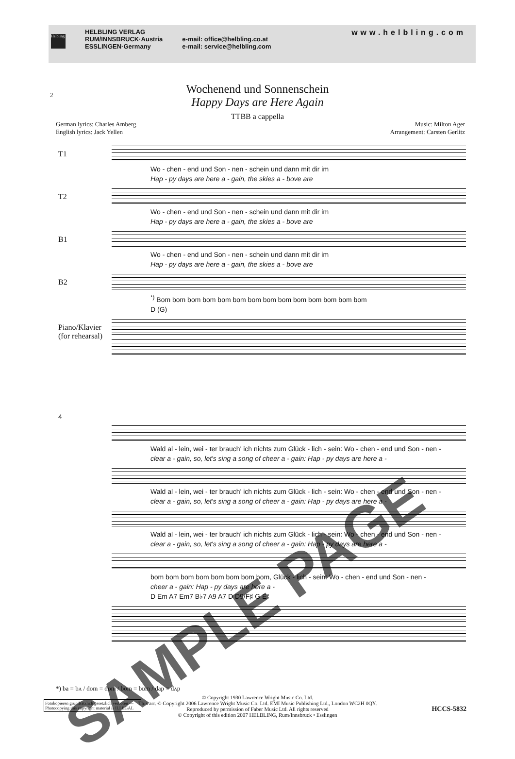Helbling
HELBLING VERLAG
RUM/INNSBRUCK·Austria
ESSLINGEN·Germany
e-mail: office@helbling.co.at
e-mail: service@helbling.com
www.helbling.com
2
Wochenend und Sonnenschein
Happy Days are Here Again
TTBB a cappella
German lyrics: Charles Amberg
English lyrics: Jack Yellen
Music: Milton Ager
Arrangement: Carsten Gerlitz
T1
Wo - chen - end und Son - nen - schein und dann mit dir im
Hap - py days are here a - gain, the skies a - bove are
T2
Wo - chen - end und Son - nen - schein und dann mit dir im
Hap - py days are here a - gain, the skies a - bove are
B1
Wo - chen - end und Son - nen - schein und dann mit dir im
Hap - py days are here a - gain, the skies a - bove are
B2
<sup>*)</sup> Bom bom bom bom bom bom bom bom bom bom bom bom bom bom
D (G)
Piano/Klavier
(for rehearsal)
4
Wald al - lein, wei - ter brauch' ich nichts zum Glück - lich - sein: Wo - chen - end und Son - nen -
clear a - gain, so, let's sing a song of cheer a - gain: Hap - py days are here a -
Wald al - lein, wei - ter brauch' ich nichts zum Glück - lich - sein: Wo - chen - end und Son - nen -
clear a - gain, so, let's sing a song of cheer a - gain: Hap - py days are here a -
Wald al - lein, wei - ter brauch' ich nichts zum Glück - lich - sein: Wo - chen - end und Son - nen -
clear a - gain, so, let's sing a song of cheer a - gain: Hap - py days are here a -
bom bom bom bom bom bom bom bom, Glück - lich - sein: Wo - chen - end und Son - nen -
cheer a - gain: Hap - py days are here a -
D Em A7 Em7 B♭7 A9 A7 D D9/F♯ G E°
SAMPLE PAGE
*) ba = bʌ / dom = dɒm / bom = bɒm / dap = dʌp
Fotokopieren grundsätzlich gesetzlich verboten — Photocopying this copyright material is ILLEGAL
© Copyright 1930 Lawrence Wright Music Co. Ltd.
This arr. © Copyright 2006 Lawrence Wright Music Co. Ltd. EMI Music Publishing Ltd., London WC2H 0QY.
Reproduced by permission of Faber Music Ltd. All rights reserved
© Copyright of this edition 2007 HELBLING, Rum/Innsbruck • Esslingen
HCCS-5832